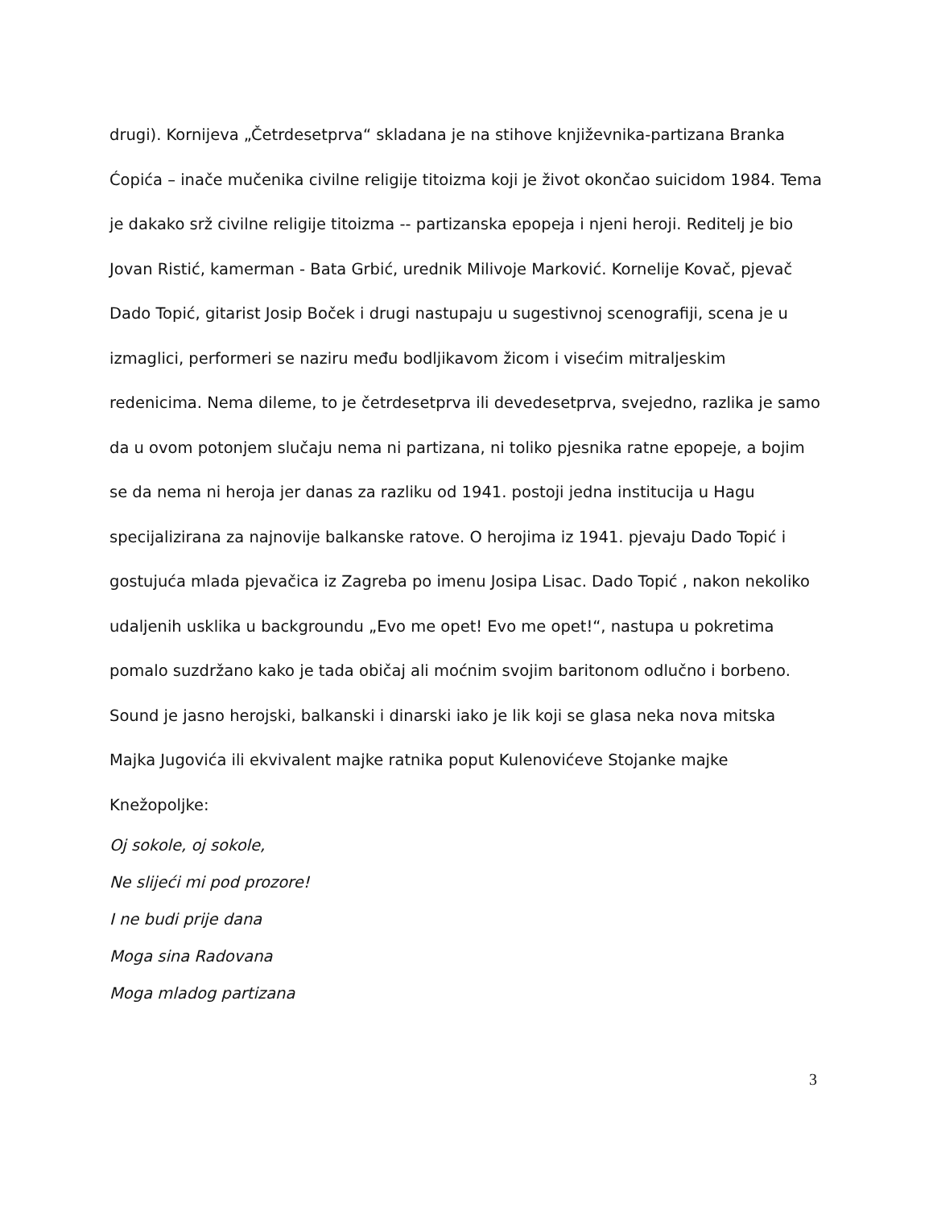drugi). Kornijeva „Četrdesetprva“ skladana je na stihove književnika-partizana Branka Ćopića – inače mučenika civilne religije titoizma koji je život okončao suicidom 1984. Tema je dakako srž civilne religije titoizma -- partizanska epopeja i njeni heroji. Reditelj je bio Jovan Ristić, kamerman - Bata Grbić, urednik Milivoje Marković. Kornelije Kovač, pjevač Dado Topić, gitarist Josip Boček i drugi nastupaju u sugestivnoj scenografiji, scena je u izmaglici, performeri se naziru među bodljikavom žicom i visećim mitraljeskim redenicima. Nema dileme, to je četrdesetprva ili devedesetprva, svejedno, razlika je samo da u ovom potonjem slučaju nema ni partizana, ni toliko pjesnika ratne epopeje, a bojim se da nema ni heroja jer danas za razliku od 1941. postoji jedna institucija u Hagu specijalizirana za najnovije balkanske ratove. O herojima iz 1941. pjevaju Dado Topić i gostujuća mlada pjevačica iz Zagreba po imenu Josipa Lisac. Dado Topić , nakon nekoliko udaljenih usklika u backgroundu „Evo me opet! Evo me opet!“, nastupa u pokretima pomalo suzdržano kako je tada običaj ali moćnim svojim baritonom odlučno i borbeno. Sound je jasno herojski, balkanski i dinarski iako je lik koji se glasa neka nova mitska Majka Jugovića ili ekvivalent majke ratnika poput Kulenovićeve Stojanke majke Knežopoljke:
Oj sokole, oj sokole,
Ne slijeći mi pod prozore!
I ne budi prije dana
Moga sina Radovana
Moga mladog partizana
3